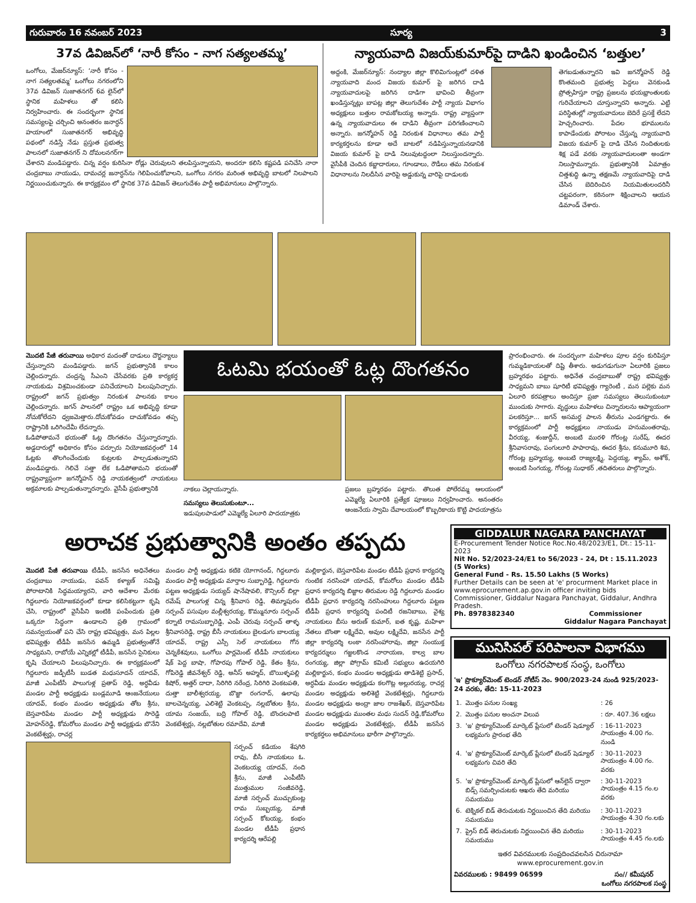గురువారం 16 నవంబర్ 2023 సూర్య 3
37వ డివిజన్‌లో ‘నారీ కోసం - నాగ సత్యలతమ్మ’
ఒంగోలు, మేజర్‌న్యూస్: ‘నారీ కోసం - నాగ సత్యలతమ్మ’ ఒంగోలు నగరంలోని 37వ డివిజన్ సుజాతనగర్ 6వ లైన్‌లో స్థానిక మహిళలు తో కలిసి నిర్వహించారు. ఈ సందర్భంగా స్థానిక సమస్యలపై చర్చించి అనంతరం జనార్ధన్ హయాంలో సుజాతనగర్ అభివృద్ధి పథంలో నడిస్తే నేడు ప్రస్తుత ప్రభుత్వ పాలనలో సుజాతనగర్ ని దోమలనగర్‌గా చేశారని మండిపడ్డారు. చిన్న వర్షం కురిసినా రోడ్లు చెరువులని తలపిస్తున్నాయని, అందరూ కలిసి కష్టపడి పనిచేసి నారా చంద్రబాబు నాయుడు, దామచర్ల జనార్ధన్‌ను గెలిపించుకోవాలని, ఒంగోలు నగరం మరింత అభివృద్ధి బాటలో నిలపాలని నిర్ణయించుకున్నారు. ఈ కార్యక్రమం లో స్థానిక 37వ డివిజన్ తెలుగుదేశం పార్టీ అభిమానులు పాల్గొన్నారు.
న్యాయవాది విజయ్‌కుమార్‌పై దాడిని ఖండించిన ‘బత్తుల’
అద్దంకి, మేజర్‌న్యూస్: నంద్యాల జిల్లా కొలిమిగుంట్లలో దళిత న్యాయవాది మంద విజయ కుమార్ పై జరిగిన దాడి న్యాయవాదులపై జరిగిన దాడిగా భావించి తీవ్రంగా ఖండిస్తున్నట్లు బాపట్ల జిల్లా తెలుగుదేశం పార్టీ న్యాయ విభాగం అధ్యక్షులు బత్తుల రామకోటయ్య అన్నారు. రాష్ట్ర వ్యాప్తంగా ఉన్న న్యాయవాదులు ఈ దాడిని తీవ్రంగా పరిగణించాలని అన్నారు. జగన్మోహన్ రెడ్డి నిరంకుశ విధానాలు తమ పార్టీ కార్యకర్తలను కూడా అదే బాటలో నడిపిస్తున్నాయనడానికి విజయ కుమార్ పై దాడి నిలువుటద్దంలా నిలుస్తుందన్నారు. వైసీపీకి చెందిన కబ్జాదారులు, గూండాలు, రౌడీలు తమ నిరంకుశ విధానాలను నిలదీసిన వారిపై అడ్డుకున్న వారిపై దాడులకు
తెగబడుతున్నారని ఇవి జగన్మోహన్ రెడ్డి కొంతమంది ప్రభుత్వ పెద్దలు వెనకుండి ప్రోత్సహిస్తూ రాష్ట్ర ప్రజలను భయభ్రాంతులకు గురిచేయాలని చూస్తున్నారని అన్నారు. ఎట్టి పరిస్థితుల్లో న్యాయవాదులు బెదిరే ప్రసక్తే లేదని హెచ్చరించారు. పేదల భూములను కాపాడేందుకు పోరాటం చేస్తున్న న్యాయవాది విజయ కుమార్ పై దాడి చేసిన నిందితులకు శిక్ష పడే వరకు న్యాయవాదులంతా అండగా నిలుస్తామన్నారు. ప్రభుత్వానికి ఏమాత్రం చిత్తశుద్ధి ఉన్నా తక్షణమే న్యాయవాదిపై దాడి చేసిన బెదిరించిన నియమితులందరినీ చట్టపరంగా, కఠినంగా శిక్షించాలని ఆయన డిమాండ్ చేశారు.
మొదటి పేజీ తరువాయి అధికార మదంతో దాడులు దౌర్జన్యాలు చేస్తున్నారని మండిపడ్డారు. జగన్ ప్రభుత్వానికి కాలం చెల్లిందన్నారు. చంద్రన్న సీఎంని చేసేవరకు ప్రతి కార్యకర్త నాయకుడు విశ్రమించకుండా పనిచేయాలని పిలుపునిచ్చారు. రాష్ట్రంలో జగన్ ప్రభుత్వం నిరంకుశ పాలనకు కాలం చెల్లిందన్నారు. జగన్ పాలనలో రాష్ట్రం ఒక అభివృద్ధి కూడా నోచుకోలేదని ధ్వజమెత్తారు.దోచుకోవడం దాచుకోవడం తప్ప రాష్ట్రానికి ఒరిగిందేమీ లేదన్నారు.
ఓడిపోతామనే భయంతో ఓట్ల దొంగతనం చేస్తున్నారన్నారు. అడ్డదారుల్లో అధికారం కోసం పర్చూరు నియోజకవర్గంలో 14 ఓట్లకు తొలగించేందుకు కుట్రలకు పాల్పడుతున్నారని మండిపడ్డారు. గెలిచే సత్తా లేక ఓడిపోతామని భయంతో రాష్ట్రవ్యాప్తంగా జగన్మోహన్ రెడ్డి నాయకత్వంలో నాయకులు అక్రమాలకు పాల్పడుతున్నారన్నారు. వైసీపీ ప్రభుత్వానికి
ఓటమి భయంతో ఓట్ల దొంగతనం
నాకలు చెల్లాయన్నారు.
సమస్యలు తెలుసుకుంటూ...
ఇడుపులపాడులో ఎమ్మెల్యే ఏలూరి పాదయాత్రకు
ప్రజలు బ్రహ్మరథం పట్టారు. తొలుత పోలేరమ్మ ఆలయంలో ఎమ్మెల్యే ఏలూరికి ప్రత్యేక పూజలు నిర్వహించారు. అనంతరం ఆంజనేయ స్వామి దేవాలయంలో కొబ్బరికాయ కొట్టి పాదయాత్రను
ప్రారంభించారు. ఈ సందర్భంగా మహిళలు పూల వర్షం కురిపిస్తూ గుమ్మడికాయలతో దిష్టి తీశారు. అడుగడుగునా ఏలూరికి ప్రజలు బ్రహ్మరథం పట్టారు. అధినేత చంద్రబాబుతో రాష్ట్ర భవిష్యత్తు సాధ్యమని బాబు షూరిటీ భవిష్యత్తు గ్యారెంటీ , మన పల్లెకు మన ఏలూరి కరపత్రాలు అందిస్తూ ప్రజా సమస్యలు తెలుసుకుంటూ ముందుకు సాగారు. వృద్ధులు మహిళలు చిన్నారులను ఆప్యాయంగా పలకరిస్తూ... జగన్ అసమర్థ పాలన తీరును ఎండగట్టారు. ఈ కార్యక్రమంలో పార్టీ అధ్యక్షులు నాయుడు హనుమంతరావు, వీరయ్య, శంజుద్దీన్, అంబటి మురళి గోరంట్ల సురేష్, ఈదర శ్రీనివాసరావు, పంగులూరి పాపారావు, ఈదర శ్రీను, కనుమూరి శివ, గోరంట్ల బ్రహ్మయ్య, అంబటి రాజ్యలక్ష్మి, పెద్దయ్య, శ్యామ్, అశోక్, అంబటి సింగయ్య, గోరంట్ల సుధాకర్ ,తదితరులు పాల్గొన్నారు.
అరాచక ప్రభుత్వానికి అంతం తప్పదు
మొదటి పేజీ తరువాయి టీడీపీ, జనసేన అధినేతలు చంద్రబాబు నాయుడు, పవన్ కళ్యాణ్ సమిష్టి పోరాటానికి సిద్ధమయ్యారని, వారి ఆదేశాల మేరకు గిద్దలూరు నియోజకవర్గంలో కూడా కలిసికట్టుగా కృషి చేసి, రాష్ట్రంలో వైసీపీని ఇంటికి పంపేందుకు ప్రతి ఒక్కరూ సిద్ధంగా ఉండాలని ప్రతి గ్రామంలో సమన్వయంతో పని చేసి రాష్ట్ర భవిష్యత్తు, మన పిల్లల భవిష్యత్తు టీడీపీ జనసేన ఉమ్మడి ప్రభుత్వంతోనే సాధ్యమని, రాబోయే ఎన్నికల్లో టీడీపీ, జనసేన సైనికులు కృషి చేయాలని పిలుపునిచ్చారు. ఈ కార్యక్రమంలో గిద్దలూరు జడ్పీటీసీ బుడత మధుసూదన్ యాదవ్, మాజీ ఎంపీటీసీ పాలుగుళ్ల ప్రతాప్ రెడ్డి, అర్ధవీడు మండల పార్టీ అధ్యక్షుడు బండ్లమూడి ఆంజనేయులు యాదవ్, కంభం మండల అధ్యక్షుడు తోట శ్రీను, బెస్తవారిపేట మండల పార్టీ అధ్యక్షుడు సొరెడ్డి మోహన్‌రెడ్డి, కోమరోలు మండల పార్టీ అధ్యక్షుడు బొనేని వెంకటేశ్వర్లు, రాచర్ల
మండల పార్టీ అధ్యక్షుడు కటికె యోగానంద్, గిద్దలూరు మండల పార్టీ అధ్యక్షుడు మార్తాల సుబ్బారెడ్డి, గిద్దలూరు పట్టణ అధ్యక్షుడు సయ్యద్ షానేషావలి, కౌన్సిలర్ బిల్లా రమేష్ పాలుగుళ్ల చిన్న శ్రీనివాస రెడ్డి, తిమ్మాపురం సర్పంచ్ పసుపుల మల్లీశ్వరయ్య, కొమ్మునూరు సర్పంచ్ కర్నాటి రామసుబ్బారెడ్డి, ఎంపీ చెరువు సర్పంచ్ తాళ్ళ శ్రీనివాసరెడ్డి, రాష్ట్ర బీసీ నాయకులు బైలడుగు బాలయ్య యాదవ్, రాష్ట్ర ఎస్సీ సెల్ నాయకులు గోన చెన్నకేశవులు, ఒంగోలు పార్లమెంట్ టీడీపీ నాయకులు షేక్ పెద్ద బాషా, గోపారపు గోపాల్ రెడ్డి, కేతం శ్రీను, గోపిరెడ్డి జీవనేశ్వర్ రెడ్డి, అనీస్ అహ్మద్, బొయిళ్ళపల్లి కిషోర్, అత్తర్ దాదా, సిరిగిరి నరేంద్ర, సిరిగిరి వెంకటపతి, దుత్తా బాలీశ్వరయ్య, బొజ్జా రంగనాద్, ఉలాపు బాలచెన్నయ్య, ఎలిశెట్టి వెంకటప్ప, నల్లబోతుల శ్రీను, యామ సంజయ్, బద్రి గోపాల్ రెడ్డి, బొందలపాటి వెంకటేశ్వర్లు, నల్లబోతుల రమాదేవి, మాజీ
మల్లికార్జున, బెస్తవారిపేట మండల టీడీపీ ప్రధాన కార్యదర్శి గుంటిక నరసింహా యాదవ్, కోమరోలు మండల టీడీపీ ప్రధాన కార్యదర్శి బిజ్జాల తిరుమల రెడ్డి గిద్దలూరు మండల టీడీపీ ప్రధాన కార్యదర్శి నరసింహులు గిద్దలూరు పట్టణ టీడీపీ ప్రధాన కార్యదర్శి పందిటీ రజనిబాబు, వైశ్య నాయకులు బీసు అరుణ్ కుమార్, ఐత కృష్ణ, మహిళా నేతలు బొంతా లక్ష్మిదేవి, అవుల లక్ష్మిదేవి, జనసేన పార్టీ జిల్లా కార్యదర్శి లంకా నరసింహారావు, జిల్లా సంయుక్త కార్యదర్శులు గజ్జలకొండ నారాయణ, కాల్వ బాల రంగయ్య, జిల్లా పోగ్రామ్ కమిటీ సభ్యులు ఉదయగిరి మల్లికార్జున, కంభం మండల అధ్యక్షుడు తాడిశెట్టి ప్రసాద్, అర్ధవీడు మండల అధ్యక్షుడు కలగొట్ల అల్లురయ్య, రాచర్ల మండల అధ్యక్షుడు అలిశెట్టి వెంకటేశ్వర్లు, గిద్దలూరు మండల అధ్యక్షుడు అంద్రా జాల రాజశేఖర్, బెస్తవారిపేట మండల అధ్యక్షుడు ముంతల మధు సుదన్ రెడ్డి,కోమరోలు మండల అధ్యక్షుడు వెంకటేశ్వర్లు, టీడీపీ జనసేన కార్యకర్తలు అభిమానులు భారీగా పాల్గొన్నారు.
సర్పంచ్ కడియం శేషగిరి రావు, బీసీ నాయకులు ఓ. వెంకటయ్య యాదవ్, నంది శ్రీను, మాజీ ఎంపీటీసీ ముత్తుముల సంజీవరెడ్డి, మాజీ సర్పంచ్ ముచ్చుకుంట్ల రామ సుబ్బయ్య, మాజీ సర్పంచ్ కోటయ్య, కంభం మండల టీడీపీ ప్రధాన కార్యదర్శి ఆరేపల్లి
GIDDALUR NAGARA PANCHAYAT
E-Procurement Tender Notice Roc.No.48/2023/E1, Dt.: 15-11-2023
Nit No. 52/2023-24/E1 to 56/2023 - 24, Dt : 15.11.2023
(5 Works)
General Fund - Rs. 15.50 Lakhs (5 Works)
Further Details can be seen at 'e' procurment Market place in www.eprocurement.ap.gov.in officer inviting bids Commissioner, Giddalur Nagara Panchayat, Giddalur, Andhra Pradesh.
Ph. 8978382340 Commissioner
Giddalur Nagara Panchayat
మునిసిపల్ పరిపాలనా విభాగము
ఒంగోలు నగరపాలక సంస్థ, ఒంగోలు
'ఇ' ప్రొక్యూర్‌మెంట్ టెండర్ నోటీస్ నెం. 900/2023-24 నుండి 925/2023-24 వరకు, తేది: 15-11-2023
| 1. | మొత్తం పనుల సంఖ్య | : 26 |
| 2. | మొత్తం పనుల అంచనా విలువ | : రూ. 407.36 లక్షలు |
| 3. | 'ఇ' ప్రొక్యూర్‌మెంట్ మార్కెట్ ప్లేసులో టెండర్ షెడ్యూల్ లభ్యమగు ప్రారంభ తేది | : 16-11-2023 సాయంత్రం 4.00 గం. నుండి |
| 4. | 'ఇ' ప్రొక్యూర్‌మెంట్ మార్కెట్ ప్లేసులో టెండర్ షెడ్యూల్ లభ్యమగు చివరి తేది | : 30-11-2023 సాయంత్రం 4.00 గం. వరకు |
| 5. | 'ఇ' ప్రొక్యూర్‌మెంట్ మార్కెట్ ప్లేసులో ఆన్‌లైన్ ద్వారా బిడ్స్ సమర్పించుటకు ఆఖరు తేది మరియు సమయము | : 30-11-2023 సాయంత్రం 4.15 గం.ల వరకు |
| 6. | టెక్నికల్ బిడ్ తెరుచుటకు నిర్ణయించిన తేది మరియు సమయము | : 30-11-2023 సాయంత్రం 4.30 గం.లకు |
| 7. | ప్రైస్ బిడ్ తెరుచుటకు నిర్ణయించిన తేది మరియు సమయము | : 30-11-2023 సాయంత్రం 4.45 గం.లకు |
ఇతర వివరములకు సంప్రదించవలసిన చిరునామా
www.eprocurement.gov.in
వివరములకు : 98499 06599 సం// కమీషనర్
ఒంగోలు నగరపాలక సంస్థ